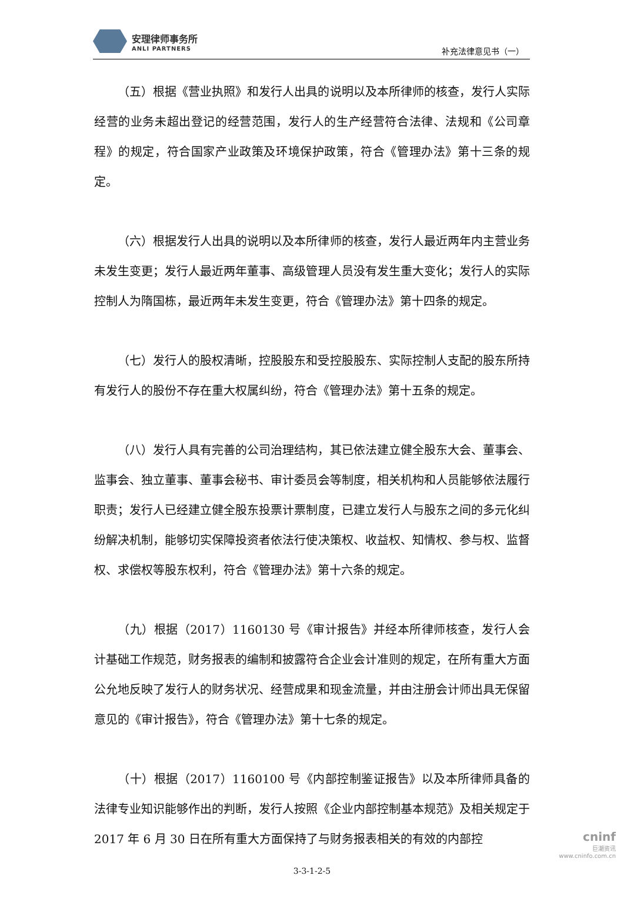安理律师事务所
ANLI PARTNERS
补充法律意见书（一）
（五）根据《营业执照》和发行人出具的说明以及本所律师的核查，发行人实际经营的业务未超出登记的经营范围，发行人的生产经营符合法律、法规和《公司章程》的规定，符合国家产业政策及环境保护政策，符合《管理办法》第十三条的规定。
（六）根据发行人出具的说明以及本所律师的核查，发行人最近两年内主营业务未发生变更；发行人最近两年董事、高级管理人员没有发生重大变化；发行人的实际控制人为隋国栋，最近两年未发生变更，符合《管理办法》第十四条的规定。
（七）发行人的股权清晰，控股股东和受控股股东、实际控制人支配的股东所持有发行人的股份不存在重大权属纠纷，符合《管理办法》第十五条的规定。
（八）发行人具有完善的公司治理结构，其已依法建立健全股东大会、董事会、监事会、独立董事、董事会秘书、审计委员会等制度，相关机构和人员能够依法履行职责；发行人已经建立健全股东投票计票制度，已建立发行人与股东之间的多元化纠纷解决机制，能够切实保障投资者依法行使决策权、收益权、知情权、参与权、监督权、求偿权等股东权利，符合《管理办法》第十六条的规定。
（九）根据（2017）1160130 号《审计报告》并经本所律师核查，发行人会计基础工作规范，财务报表的编制和披露符合企业会计准则的规定，在所有重大方面公允地反映了发行人的财务状况、经营成果和现金流量，并由注册会计师出具无保留意见的《审计报告》，符合《管理办法》第十七条的规定。
（十）根据（2017）1160100 号《内部控制鉴证报告》以及本所律师具备的法律专业知识能够作出的判断，发行人按照《企业内部控制基本规范》及相关规定于 2017 年 6 月 30 日在所有重大方面保持了与财务报表相关的有效的内部控
3-3-1-2-5
cninf
巨潮资讯
www.cninfo.com.cn